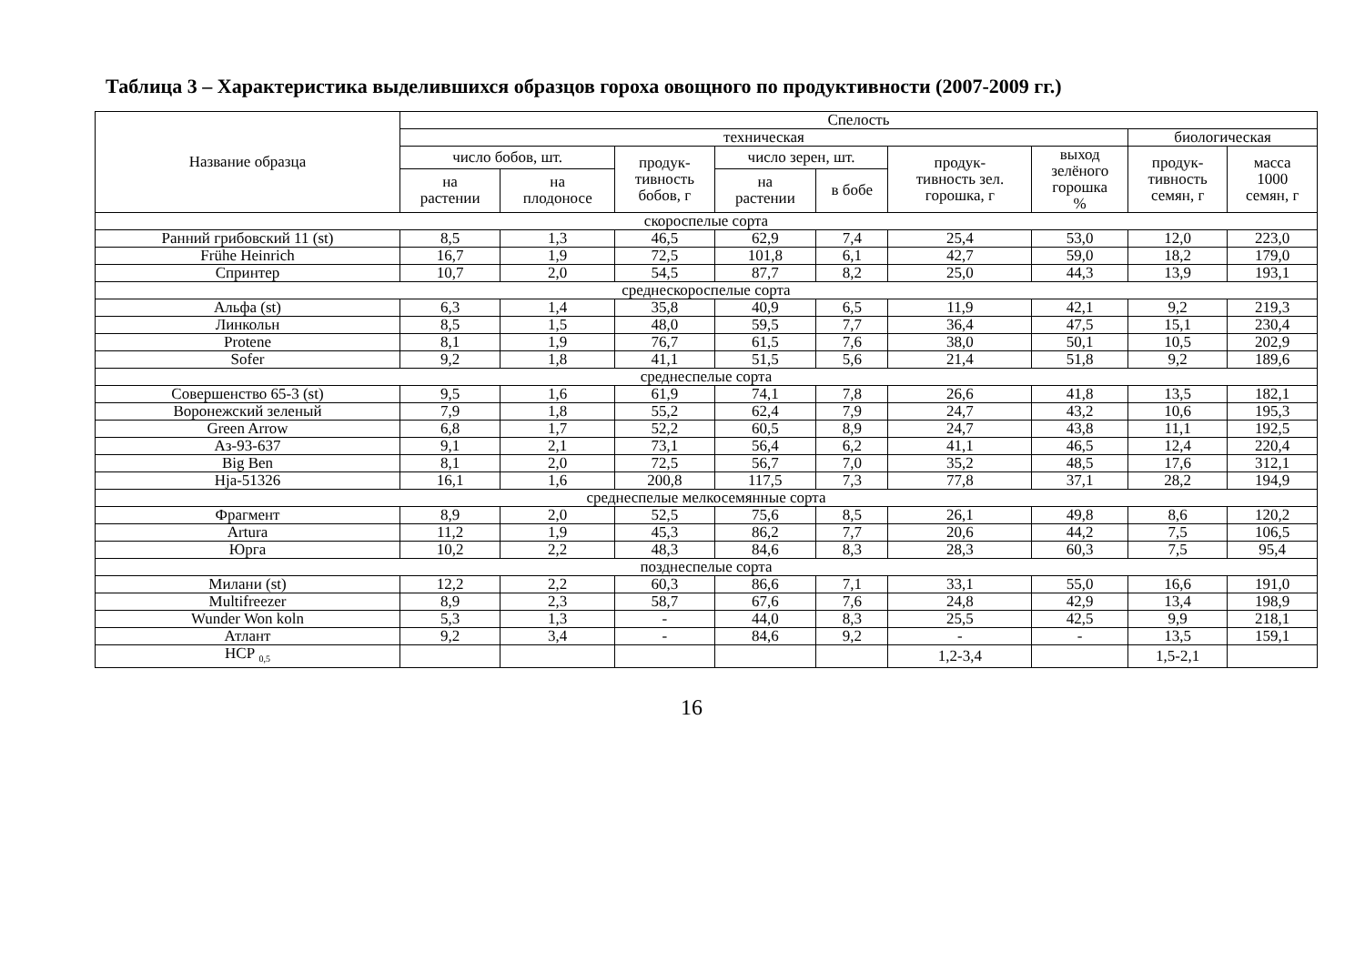Таблица 3 – Характеристика выделившихся образцов гороха овощного по продуктивности (2007-2009 гг.)
| Название образца | Спелость | | | | | | | | |
| --- | --- | --- | --- | --- | --- | --- | --- | --- | --- |
| | техническая | | | | | | | биологическая | |
| | число бобов, шт. | | продук- тивность бобов, г | число зерен, шт. | | продук- тивность зел. горошка, г | выход зелёного горошка % | продук- тивность семян, г | масса 1000 семян, г |
| | на растении | на плодоносе | | на растении | в бобе | | | | |
| скороспелые сорта | | | | | | | | | |
| Ранний грибовский 11 (st) | 8,5 | 1,3 | 46,5 | 62,9 | 7,4 | 25,4 | 53,0 | 12,0 | 223,0 |
| Frühe Heinrich | 16,7 | 1,9 | 72,5 | 101,8 | 6,1 | 42,7 | 59,0 | 18,2 | 179,0 |
| Спринтер | 10,7 | 2,0 | 54,5 | 87,7 | 8,2 | 25,0 | 44,3 | 13,9 | 193,1 |
| среднескороспелые сорта | | | | | | | | | |
| Альфа (st) | 6,3 | 1,4 | 35,8 | 40,9 | 6,5 | 11,9 | 42,1 | 9,2 | 219,3 |
| Линкольн | 8,5 | 1,5 | 48,0 | 59,5 | 7,7 | 36,4 | 47,5 | 15,1 | 230,4 |
| Protene | 8,1 | 1,9 | 76,7 | 61,5 | 7,6 | 38,0 | 50,1 | 10,5 | 202,9 |
| Sofer | 9,2 | 1,8 | 41,1 | 51,5 | 5,6 | 21,4 | 51,8 | 9,2 | 189,6 |
| среднеспелые сорта | | | | | | | | | |
| Совершенство 65-3 (st) | 9,5 | 1,6 | 61,9 | 74,1 | 7,8 | 26,6 | 41,8 | 13,5 | 182,1 |
| Воронежский зеленый | 7,9 | 1,8 | 55,2 | 62,4 | 7,9 | 24,7 | 43,2 | 10,6 | 195,3 |
| Green Arrow | 6,8 | 1,7 | 52,2 | 60,5 | 8,9 | 24,7 | 43,8 | 11,1 | 192,5 |
| Аз-93-637 | 9,1 | 2,1 | 73,1 | 56,4 | 6,2 | 41,1 | 46,5 | 12,4 | 220,4 |
| Big Ben | 8,1 | 2,0 | 72,5 | 56,7 | 7,0 | 35,2 | 48,5 | 17,6 | 312,1 |
| Hja-51326 | 16,1 | 1,6 | 200,8 | 117,5 | 7,3 | 77,8 | 37,1 | 28,2 | 194,9 |
| среднеспелые мелкосемянные сорта | | | | | | | | | |
| Фрагмент | 8,9 | 2,0 | 52,5 | 75,6 | 8,5 | 26,1 | 49,8 | 8,6 | 120,2 |
| Artura | 11,2 | 1,9 | 45,3 | 86,2 | 7,7 | 20,6 | 44,2 | 7,5 | 106,5 |
| Юрга | 10,2 | 2,2 | 48,3 | 84,6 | 8,3 | 28,3 | 60,3 | 7,5 | 95,4 |
| позднеспелые сорта | | | | | | | | | |
| Милани (st) | 12,2 | 2,2 | 60,3 | 86,6 | 7,1 | 33,1 | 55,0 | 16,6 | 191,0 |
| Multifreezer | 8,9 | 2,3 | 58,7 | 67,6 | 7,6 | 24,8 | 42,9 | 13,4 | 198,9 |
| Wunder Won koln | 5,3 | 1,3 | - | 44,0 | 8,3 | 25,5 | 42,5 | 9,9 | 218,1 |
| Атлант | 9,2 | 3,4 | - | 84,6 | 9,2 | - | - | 13,5 | 159,1 |
| НСР <sub>0,5</sub> | | | | | | 1,2-3,4 | | 1,5-2,1 | |
16